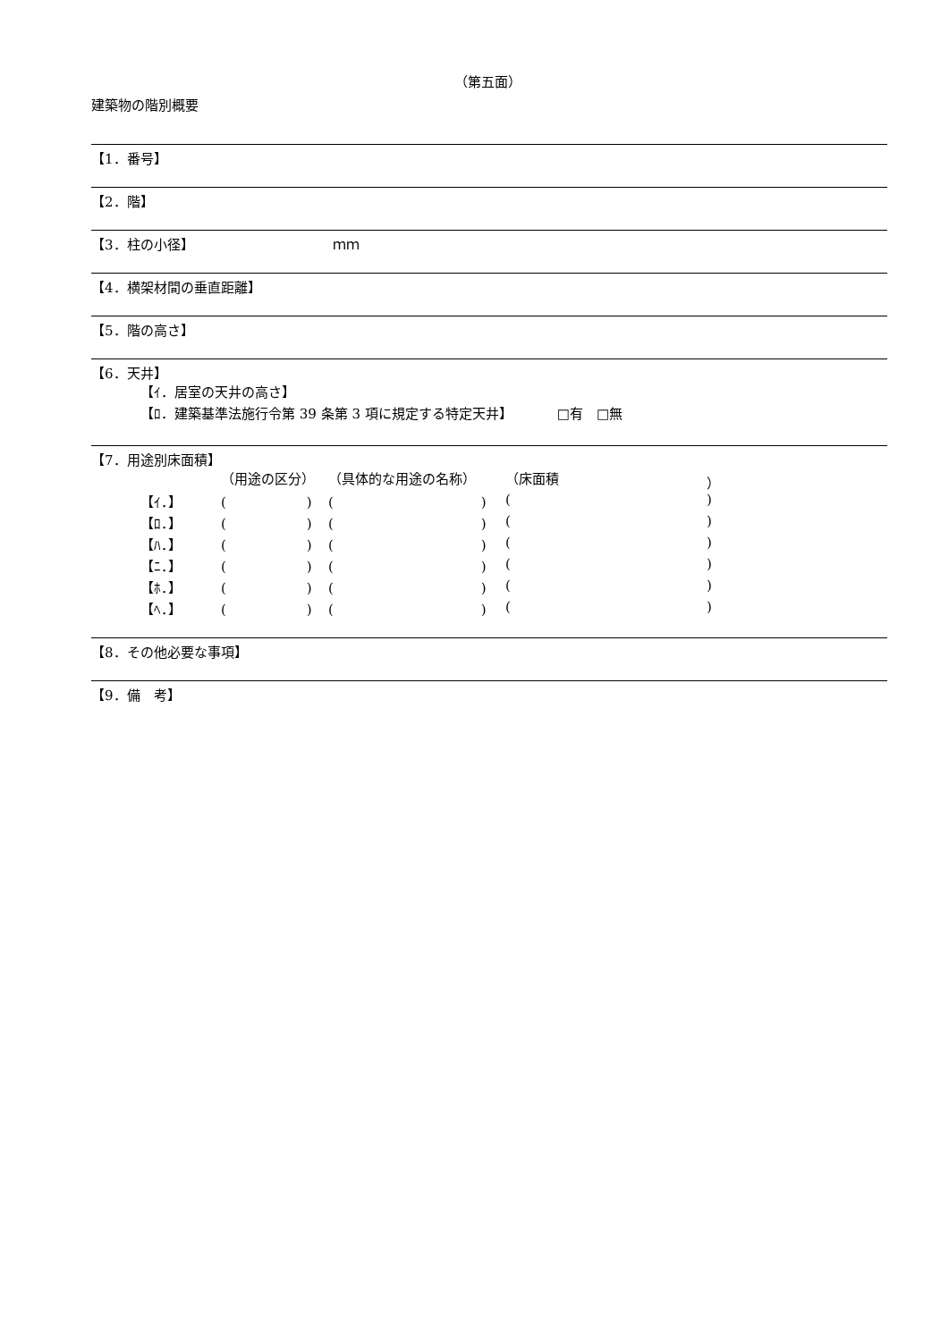（第五面）
建築物の階別概要
【1．番号】
【2．階】
【3．柱の小径】 ｍｍ
【4．横架材間の垂直距離】
【5．階の高さ】
【6．天井】
【ｲ．居室の天井の高さ】
【ﾛ．建築基準法施行令第 39 条第 3 項に規定する特定天井】 □有　□無
【7．用途別床面積】
| | （用途の区分） | （具体的な用途の名称） | （床面積 | ） |
| 【ｲ．】 | ( ) | ( ) | ( | ) |
| 【ﾛ．】 | ( ) | ( ) | ( | ) |
| 【ﾊ．】 | ( ) | ( ) | ( | ) |
| 【ﾆ．】 | ( ) | ( ) | ( | ) |
| 【ﾎ．】 | ( ) | ( ) | ( | ) |
| 【ﾍ．】 | ( ) | ( ) | ( | ) |
【8．その他必要な事項】
【9．備　考】